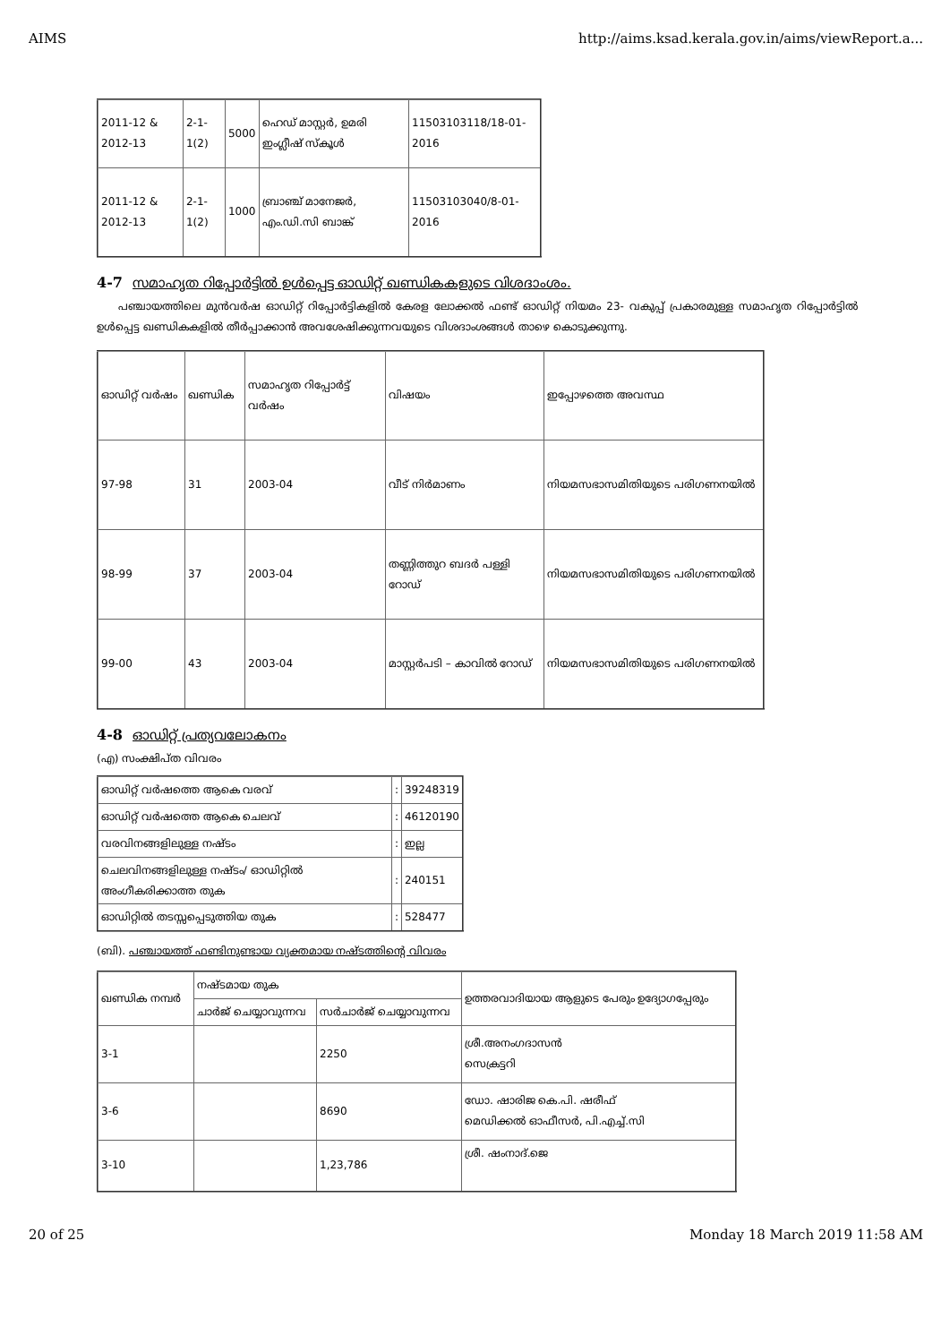AIMS http://aims.ksad.kerala.gov.in/aims/viewReport.a...
| 2011-12 & 2012-13 | 2-1-1(2) | 5000 | ഹെഡ് മാസ്റ്റർ, ഉമരി ഇംഗ്ലീഷ് സ്കൂൾ | 11503103118/18-01-2016 |
| 2011-12 & 2012-13 | 2-1-1(2) | 1000 | ബ്രാഞ്ച് മാനേജർ, എം.ഡി.സി ബാങ്ക് | 11503103040/8-01-2016 |
4-7 സമാഹൃത റിപ്പോർട്ടിൽ ഉൾപ്പെട്ട ഓഡിറ്റ് ഖണ്ഡികകളുടെ വിശദാംശം.
പഞ്ചായത്തിലെ മുൻവർഷ ഓഡിറ്റ് റിപ്പോർട്ടികളിൽ കേരള ലോക്കൽ ഫണ്ട് ഓഡിറ്റ് നിയമം 23- വകുപ്പ് പ്രകാരമുള്ള സമാഹൃത റിപ്പോർട്ടിൽ ഉൾപ്പെട്ട ഖണ്ഡികകളിൽ തീർപ്പാക്കാൻ അവശേഷിക്കുന്നവയുടെ വിശദാംശങ്ങൾ താഴെ കൊടുക്കുന്നു.
| ഓഡിറ്റ് വർഷം | ഖണ്ഡിക | സമാഹൃത റിപ്പോർട്ട് വർഷം | വിഷയം | ഇപ്പോഴത്തെ അവസ്ഥ |
| --- | --- | --- | --- | --- |
| 97-98 | 31 | 2003-04 | വീട് നിർമാണം | നിയമസഭാസമിതിയുടെ പരിഗണനയിൽ |
| 98-99 | 37 | 2003-04 | തണ്ണിത്തുറ ബദർ പള്ളി റോഡ് | നിയമസഭാസമിതിയുടെ പരിഗണനയിൽ |
| 99-00 | 43 | 2003-04 | മാസ്റ്റർപടി – കാവിൽ റോഡ് | നിയമസഭാസമിതിയുടെ പരിഗണനയിൽ |
4-8 ഓഡിറ്റ് പ്രത്യവലോകനം
(എ) സംക്ഷിപ്ത വിവരം
| ഓഡിറ്റ് വർഷത്തെ ആകെ വരവ് | : | 39248319 |
| ഓഡിറ്റ് വർഷത്തെ ആകെ ചെലവ് | : | 46120190 |
| വരവിനങ്ങളിലുള്ള നഷ്ടം | : | ഇല്ല |
| ചെലവിനങ്ങളിലുള്ള നഷ്ടം/ ഓഡിറ്റിൽ അംഗീകരിക്കാത്ത തുക | : | 240151 |
| ഓഡിറ്റിൽ തടസ്സപ്പെടുത്തിയ തുക | : | 528477 |
(ബി). പഞ്ചായത്ത് ഫണ്ടിനുണ്ടായ വ്യക്തമായ നഷ്ടത്തിന്റെ വിവരം
| ഖണ്ഡിക നമ്പർ | നഷ്ടമായ തുക | | ഉത്തരവാദിയായ ആളുടെ പേരും ഉദ്യോഗപ്പേരും |
| --- | --- | --- | --- |
| | ചാർജ് ചെയ്യാവുന്നവ | സർചാർജ് ചെയ്യാവുന്നവ | |
| 3-1 | | 2250 | ശ്രീ.അനംഗദാസൻ സെക്രട്ടറി |
| 3-6 | | 8690 | ഡോ. ഷാരിജ കെ.പി. ഷരീഫ് മെഡിക്കൽ ഓഫീസർ, പി.എച്ച്.സി |
| 3-10 | | 1,23,786 | ശ്രീ. ഷംനാദ്.ജെ |
20 of 25 Monday 18 March 2019 11:58 AM